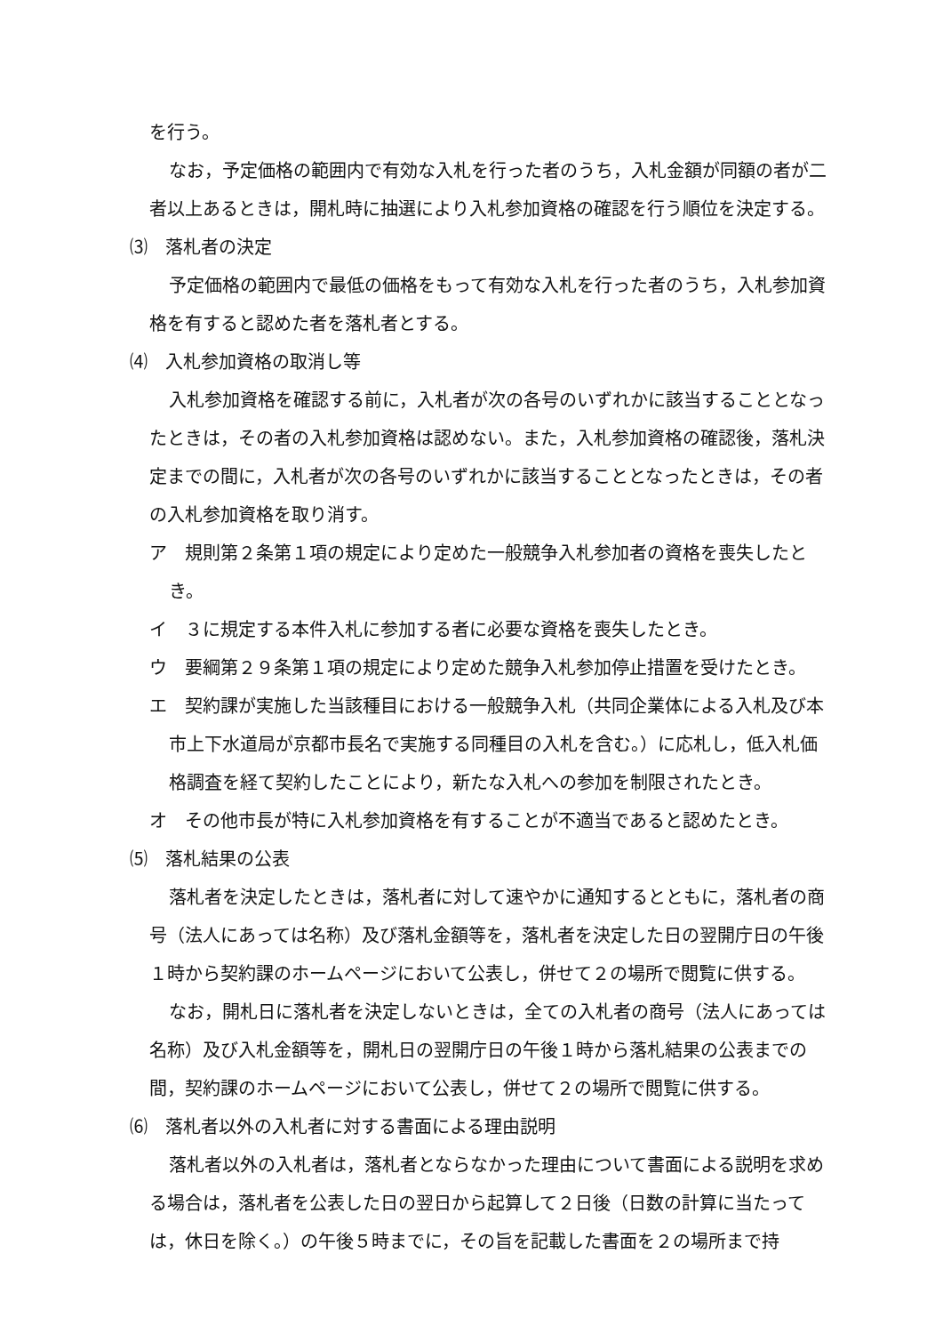を行う。
なお，予定価格の範囲内で有効な入札を行った者のうち，入札金額が同額の者が二者以上あるときは，開札時に抽選により入札参加資格の確認を行う順位を決定する。
⑶　落札者の決定
予定価格の範囲内で最低の価格をもって有効な入札を行った者のうち，入札参加資格を有すると認めた者を落札者とする。
⑷　入札参加資格の取消し等
入札参加資格を確認する前に，入札者が次の各号のいずれかに該当することとなったときは，その者の入札参加資格は認めない。また，入札参加資格の確認後，落札決定までの間に，入札者が次の各号のいずれかに該当することとなったときは，その者の入札参加資格を取り消す。
ア　規則第２条第１項の規定により定めた一般競争入札参加者の資格を喪失したとき。
イ　３に規定する本件入札に参加する者に必要な資格を喪失したとき。
ウ　要綱第２９条第１項の規定により定めた競争入札参加停止措置を受けたとき。
エ　契約課が実施した当該種目における一般競争入札（共同企業体による入札及び本市上下水道局が京都市長名で実施する同種目の入札を含む。）に応札し，低入札価格調査を経て契約したことにより，新たな入札への参加を制限されたとき。
オ　その他市長が特に入札参加資格を有することが不適当であると認めたとき。
⑸　落札結果の公表
落札者を決定したときは，落札者に対して速やかに通知するとともに，落札者の商号（法人にあっては名称）及び落札金額等を，落札者を決定した日の翌開庁日の午後１時から契約課のホームページにおいて公表し，併せて２の場所で閲覧に供する。
なお，開札日に落札者を決定しないときは，全ての入札者の商号（法人にあっては名称）及び入札金額等を，開札日の翌開庁日の午後１時から落札結果の公表までの間，契約課のホームページにおいて公表し，併せて２の場所で閲覧に供する。
⑹　落札者以外の入札者に対する書面による理由説明
落札者以外の入札者は，落札者とならなかった理由について書面による説明を求める場合は，落札者を公表した日の翌日から起算して２日後（日数の計算に当たっては，休日を除く。）の午後５時までに，その旨を記載した書面を２の場所まで持